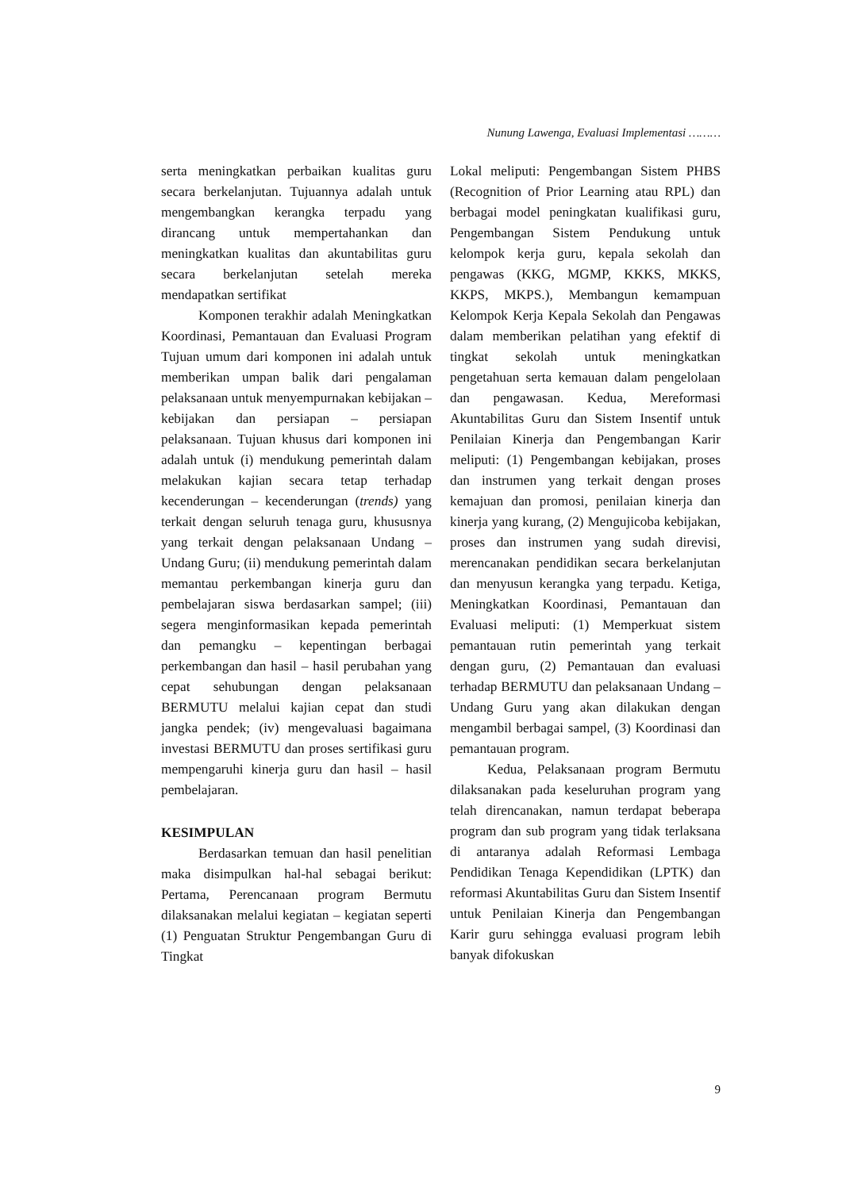Nunung Lawenga, Evaluasi Implementasi ………
serta meningkatkan perbaikan kualitas guru secara berkelanjutan. Tujuannya adalah untuk mengembangkan kerangka terpadu yang dirancang untuk mempertahankan dan meningkatkan kualitas dan akuntabilitas guru secara berkelanjutan setelah mereka mendapatkan sertifikat
Komponen terakhir adalah Meningkatkan Koordinasi, Pemantauan dan Evaluasi Program Tujuan umum dari komponen ini adalah untuk memberikan umpan balik dari pengalaman pelaksanaan untuk menyempurnakan kebijakan – kebijakan dan persiapan – persiapan pelaksanaan. Tujuan khusus dari komponen ini adalah untuk (i) mendukung pemerintah dalam melakukan kajian secara tetap terhadap kecenderungan – kecenderungan (trends) yang terkait dengan seluruh tenaga guru, khususnya yang terkait dengan pelaksanaan Undang – Undang Guru; (ii) mendukung pemerintah dalam memantau perkembangan kinerja guru dan pembelajaran siswa berdasarkan sampel; (iii) segera menginformasikan kepada pemerintah dan pemangku – kepentingan berbagai perkembangan dan hasil – hasil perubahan yang cepat sehubungan dengan pelaksanaan BERMUTU melalui kajian cepat dan studi jangka pendek; (iv) mengevaluasi bagaimana investasi BERMUTU dan proses sertifikasi guru mempengaruhi kinerja guru dan hasil – hasil pembelajaran.
KESIMPULAN
Berdasarkan temuan dan hasil penelitian maka disimpulkan hal-hal sebagai berikut: Pertama, Perencanaan program Bermutu dilaksanakan melalui kegiatan – kegiatan seperti (1) Penguatan Struktur Pengembangan Guru di Tingkat
Lokal meliputi: Pengembangan Sistem PHBS (Recognition of Prior Learning atau RPL) dan berbagai model peningkatan kualifikasi guru, Pengembangan Sistem Pendukung untuk kelompok kerja guru, kepala sekolah dan pengawas (KKG, MGMP, KKKS, MKKS, KKPS, MKPS.), Membangun kemampuan Kelompok Kerja Kepala Sekolah dan Pengawas dalam memberikan pelatihan yang efektif di tingkat sekolah untuk meningkatkan pengetahuan serta kemauan dalam pengelolaan dan pengawasan. Kedua, Mereformasi Akuntabilitas Guru dan Sistem Insentif untuk Penilaian Kinerja dan Pengembangan Karir meliputi: (1) Pengembangan kebijakan, proses dan instrumen yang terkait dengan proses kemajuan dan promosi, penilaian kinerja dan kinerja yang kurang, (2) Mengujicoba kebijakan, proses dan instrumen yang sudah direvisi, merencanakan pendidikan secara berkelanjutan dan menyusun kerangka yang terpadu. Ketiga, Meningkatkan Koordinasi, Pemantauan dan Evaluasi meliputi: (1) Memperkuat sistem pemantauan rutin pemerintah yang terkait dengan guru, (2) Pemantauan dan evaluasi terhadap BERMUTU dan pelaksanaan Undang – Undang Guru yang akan dilakukan dengan mengambil berbagai sampel, (3) Koordinasi dan pemantauan program.
Kedua, Pelaksanaan program Bermutu dilaksanakan pada keseluruhan program yang telah direncanakan, namun terdapat beberapa program dan sub program yang tidak terlaksana di antaranya adalah Reformasi Lembaga Pendidikan Tenaga Kependidikan (LPTK) dan reformasi Akuntabilitas Guru dan Sistem Insentif untuk Penilaian Kinerja dan Pengembangan Karir guru sehingga evaluasi program lebih banyak difokuskan
9